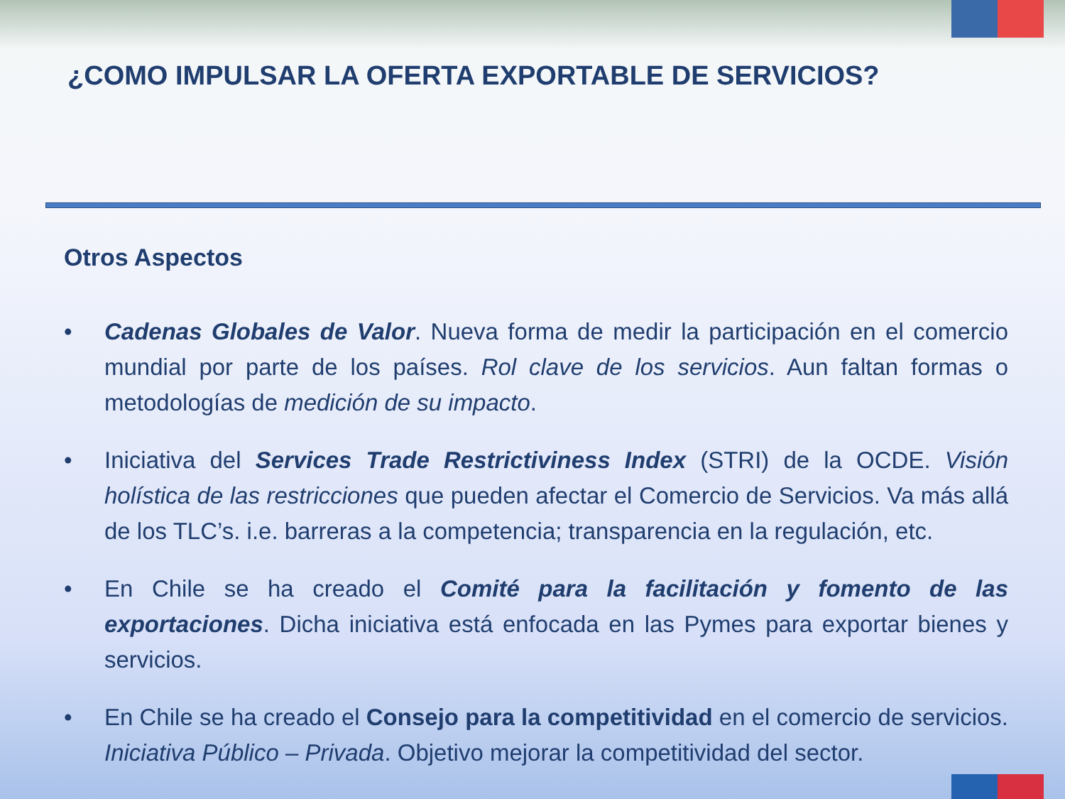¿COMO IMPULSAR LA OFERTA EXPORTABLE DE SERVICIOS?
Otros Aspectos
• Cadenas Globales de Valor. Nueva forma de medir la participación en el comercio mundial por parte de los países. Rol clave de los servicios. Aun faltan formas o metodologías de medición de su impacto.
• Iniciativa del Services Trade Restrictiviness Index (STRI) de la OCDE. Visión holística de las restricciones que pueden afectar el Comercio de Servicios. Va más allá de los TLC’s. i.e. barreras a la competencia; transparencia en la regulación, etc.
• En Chile se ha creado el Comité para la facilitación y fomento de las exportaciones. Dicha iniciativa está enfocada en las Pymes para exportar bienes y servicios.
• En Chile se ha creado el Consejo para la competitividad en el comercio de servicios. Iniciativa Público – Privada. Objetivo mejorar la competitividad del sector.